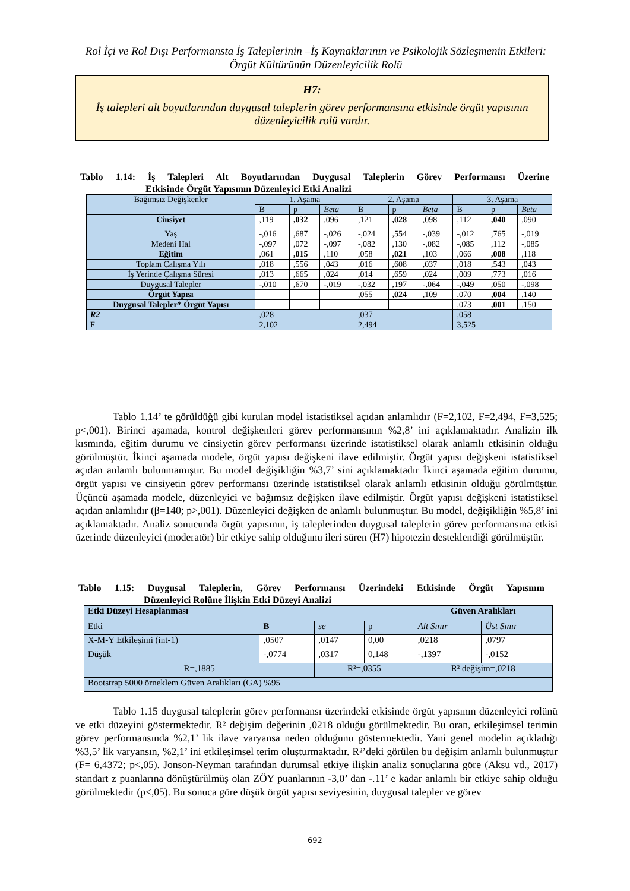Rol İçi ve Rol Dışı Performansta İş Taleplerinin –İş Kaynaklarının ve Psikolojik Sözleşmenin Etkileri: Örgüt Kültürünün Düzenleyicilik Rolü
H7:
İş talepleri alt boyutlarından duygusal taleplerin görev performansına etkisinde örgüt yapısının düzenleyicilik rolü vardır.
Tablo 1.14: İş Talepleri Alt Boyutlarından Duygusal Taleplerin Görev Performansı Üzerine Etkisinde Örgüt Yapısının Düzenleyici Etki Analizi
| Bağımsız Değişkenler | 1. Aşama | | | 2. Aşama | | | 3. Aşama | | |
| --- | --- | --- | --- | --- | --- | --- | --- | --- | --- |
| | B | p | Beta | B | p | Beta | B | p | Beta |
| Cinsiyet | ,119 | ,032 | ,096 | ,121 | ,028 | ,098 | ,112 | ,040 | ,090 |
| Yaş | -,016 | ,687 | -,026 | -,024 | ,554 | -,039 | -,012 | ,765 | -,019 |
| Medeni Hal | -,097 | ,072 | -,097 | -,082 | ,130 | -,082 | -,085 | ,112 | -,085 |
| Eğitim | ,061 | ,015 | ,110 | ,058 | ,021 | ,103 | ,066 | ,008 | ,118 |
| Toplam Çalışma Yılı | ,018 | ,556 | ,043 | ,016 | ,608 | ,037 | ,018 | ,543 | ,043 |
| İş Yerinde Çalışma Süresi | ,013 | ,665 | ,024 | ,014 | ,659 | ,024 | ,009 | ,773 | ,016 |
| Duygusal Talepler | -,010 | ,670 | -,019 | -,032 | ,197 | -,064 | -,049 | ,050 | -,098 |
| Örgüt Yapısı | | | | ,055 | ,024 | ,109 | ,070 | ,004 | ,140 |
| Duygusal Talepler* Örgüt Yapısı | | | | | | | ,073 | ,001 | ,150 |
| R2 | ,028 | | | ,037 | | | ,058 | | |
| F | 2,102 | | | 2,494 | | | 3,525 | | |
Tablo 1.14’ te görüldüğü gibi kurulan model istatistiksel açıdan anlamlıdır (F=2,102, F=2,494, F=3,525; p<,001). Birinci aşamada, kontrol değişkenleri görev performansının %2,8’ ini açıklamaktadır. Analizin ilk kısmında, eğitim durumu ve cinsiyetin görev performansı üzerinde istatistiksel olarak anlamlı etkisinin olduğu görülmüştür. İkinci aşamada modele, örgüt yapısı değişkeni ilave edilmiştir. Örgüt yapısı değişkeni istatistiksel açıdan anlamlı bulunmamıştır. Bu model değişikliğin %3,7’ sini açıklamaktadır İkinci aşamada eğitim durumu, örgüt yapısı ve cinsiyetin görev performansı üzerinde istatistiksel olarak anlamlı etkisinin olduğu görülmüştür. Üçüncü aşamada modele, düzenleyici ve bağımsız değişken ilave edilmiştir. Örgüt yapısı değişkeni istatistiksel açıdan anlamlıdır (β=140; p>,001). Düzenleyici değişken de anlamlı bulunmuştur. Bu model, değişikliğin %5,8’ ini açıklamaktadır. Analiz sonucunda örgüt yapısının, iş taleplerinden duygusal taleplerin görev performansına etkisi üzerinde düzenleyici (moderatör) bir etkiye sahip olduğunu ileri süren (H7) hipotezin desteklendiği görülmüştür.
Tablo 1.15: Duygusal Taleplerin, Görev Performansı Üzerindeki Etkisinde Örgüt Yapısının Düzenleyici Rolüne İlişkin Etki Düzeyi Analizi
| Etki Düzeyi Hesaplanması | | | | Güven Aralıkları | |
| --- | --- | --- | --- | --- | --- |
| Etki | B | se | p | Alt Sınır | Üst Sınır |
| X-M-Y Etkileşimi (int-1) | ,0507 | ,0147 | 0,00 | ,0218 | ,0797 |
| Düşük | -,0774 | ,0317 | 0,148 | -,1397 | -,0152 |
| R=,1885 | | R²=,0355 | | R² değişim=,0218 | |
| Bootstrap 5000 örneklem Güven Aralıkları (GA) %95 | | | | | |
Tablo 1.15 duygusal taleplerin görev performansı üzerindeki etkisinde örgüt yapısının düzenleyici rolünü ve etki düzeyini göstermektedir. R² değişim değerinin ,0218 olduğu görülmektedir. Bu oran, etkileşimsel terimin görev performansında %2,1’ lik ilave varyansa neden olduğunu göstermektedir. Yani genel modelin açıkladığı %3,5’ lik varyansın, %2,1’ ini etkileşimsel terim oluşturmaktadır. R²’deki görülen bu değişim anlamlı bulunmuştur (F= 6,4372; p<,05). Jonson-Neyman tarafından durumsal etkiye ilişkin analiz sonuçlarına göre (Aksu vd., 2017) standart z puanlarına dönüştürülmüş olan ZÖY puanlarının -3,0’ dan -.11’ e kadar anlamlı bir etkiye sahip olduğu görülmektedir (p<,05). Bu sonuca göre düşük örgüt yapısı seviyesinin, duygusal talepler ve görev
692